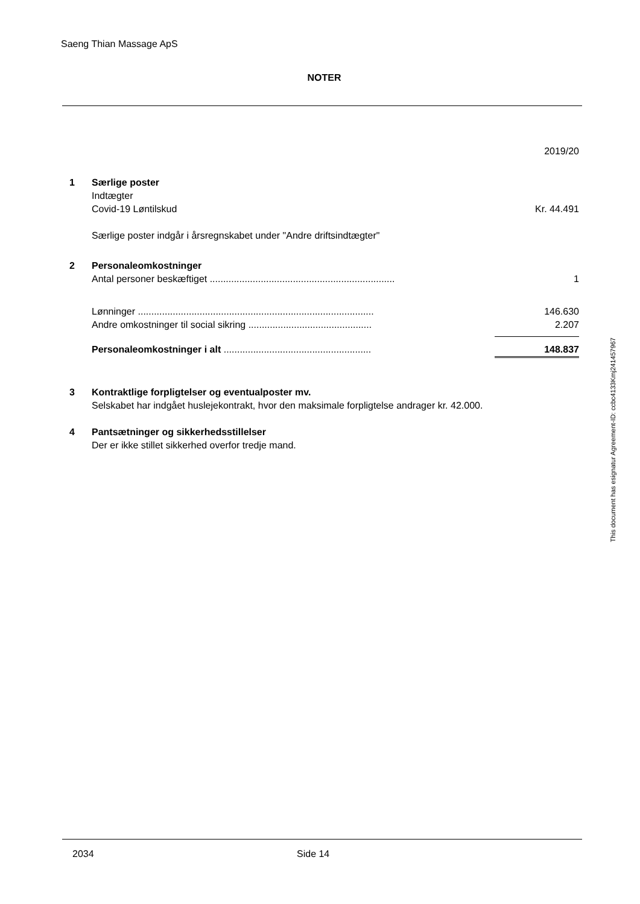Saeng Thian Massage ApS
NOTER
| | | 2019/20 |
| 1 | Særlige poster | |
| | Indtægter | |
| | Covid-19 Løntilskud | Kr. 44.491 |
| | Særlige poster indgår i årsregnskabet under "Andre driftsindtægter" | |
| 2 | Personaleomkostninger | |
| | Antal personer beskæftiget ..................................................................... | 1 |
| | Lønninger ........................................................................................ | 146.630 |
| | Andre omkostninger til social sikring .............................................. | 2.207 |
| | Personaleomkostninger i alt ....................................................... | 148.837 |
| 3 | Kontraktlige forpligtelser og eventualposter mv. | |
| | Selskabet har indgået huslejekontrakt, hvor den maksimale forpligtelse andrager kr. 42.000. | |
| 4 | Pantsætninger og sikkerhedsstillelser | |
| | Der er ikke stillet sikkerhed overfor tredje mand. | |
This document has esignatur Agreement-ID: ccbc4133Kmj241457967
2034 Side 14